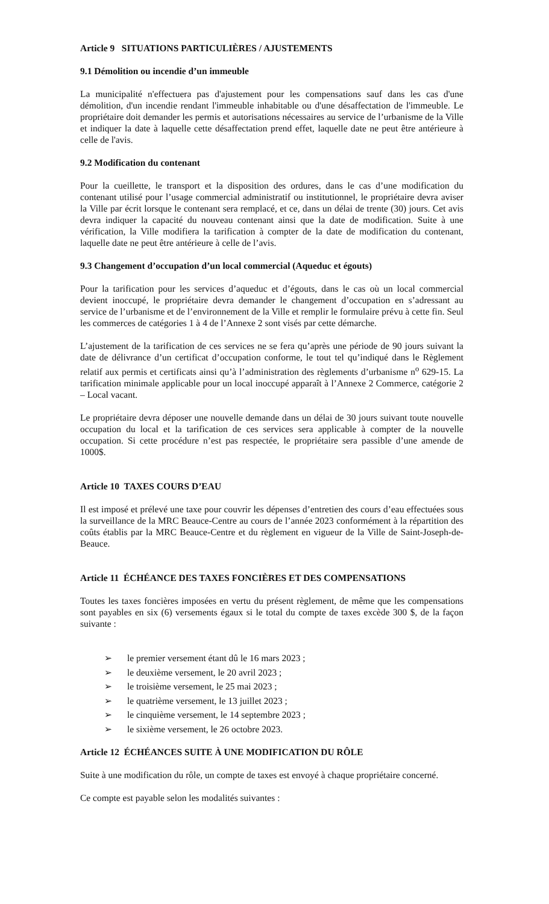Article 9 SITUATIONS PARTICULIÈRES / AJUSTEMENTS
9.1 Démolition ou incendie d’un immeuble
La municipalité n'effectuera pas d'ajustement pour les compensations sauf dans les cas d'une démolition, d'un incendie rendant l'immeuble inhabitable ou d'une désaffectation de l'immeuble. Le propriétaire doit demander les permis et autorisations nécessaires au service de l’urbanisme de la Ville et indiquer la date à laquelle cette désaffectation prend effet, laquelle date ne peut être antérieure à celle de l'avis.
9.2 Modification du contenant
Pour la cueillette, le transport et la disposition des ordures, dans le cas d’une modification du contenant utilisé pour l’usage commercial administratif ou institutionnel, le propriétaire devra aviser la Ville par écrit lorsque le contenant sera remplacé, et ce, dans un délai de trente (30) jours. Cet avis devra indiquer la capacité du nouveau contenant ainsi que la date de modification. Suite à une vérification, la Ville modifiera la tarification à compter de la date de modification du contenant, laquelle date ne peut être antérieure à celle de l’avis.
9.3 Changement d’occupation d’un local commercial (Aqueduc et égouts)
Pour la tarification pour les services d’aqueduc et d’égouts, dans le cas où un local commercial devient inoccupé, le propriétaire devra demander le changement d’occupation en s’adressant au service de l’urbanisme et de l’environnement de la Ville et remplir le formulaire prévu à cette fin. Seul les commerces de catégories 1 à 4 de l’Annexe 2 sont visés par cette démarche.
L’ajustement de la tarification de ces services ne se fera qu’après une période de 90 jours suivant la date de délivrance d’un certificat d’occupation conforme, le tout tel qu’indiqué dans le Règlement relatif aux permis et certificats ainsi qu’à l’administration des règlements d’urbanisme n<sup>o</sup> 629-15. La tarification minimale applicable pour un local inoccupé apparaît à l’Annexe 2 Commerce, catégorie 2 – Local vacant.
Le propriétaire devra déposer une nouvelle demande dans un délai de 30 jours suivant toute nouvelle occupation du local et la tarification de ces services sera applicable à compter de la nouvelle occupation. Si cette procédure n’est pas respectée, le propriétaire sera passible d’une amende de 1000$.
Article 10 TAXES COURS D’EAU
Il est imposé et prélevé une taxe pour couvrir les dépenses d’entretien des cours d’eau effectuées sous la surveillance de la MRC Beauce-Centre au cours de l’année 2023 conformément à la répartition des coûts établis par la MRC Beauce-Centre et du règlement en vigueur de la Ville de Saint-Joseph-de-Beauce.
Article 11 ÉCHÉANCE DES TAXES FONCIÈRES ET DES COMPENSATIONS
Toutes les taxes foncières imposées en vertu du présent règlement, de même que les compensations sont payables en six (6) versements égaux si le total du compte de taxes excède 300 $, de la façon suivante :
➢ le premier versement étant dû le 16 mars 2023 ;
➢ le deuxième versement, le 20 avril 2023 ;
➢ le troisième versement, le 25 mai 2023 ;
➢ le quatrième versement, le 13 juillet 2023 ;
➢ le cinquième versement, le 14 septembre 2023 ;
➢ le sixième versement, le 26 octobre 2023.
Article 12 ÉCHÉANCES SUITE À UNE MODIFICATION DU RÔLE
Suite à une modification du rôle, un compte de taxes est envoyé à chaque propriétaire concerné.
Ce compte est payable selon les modalités suivantes :